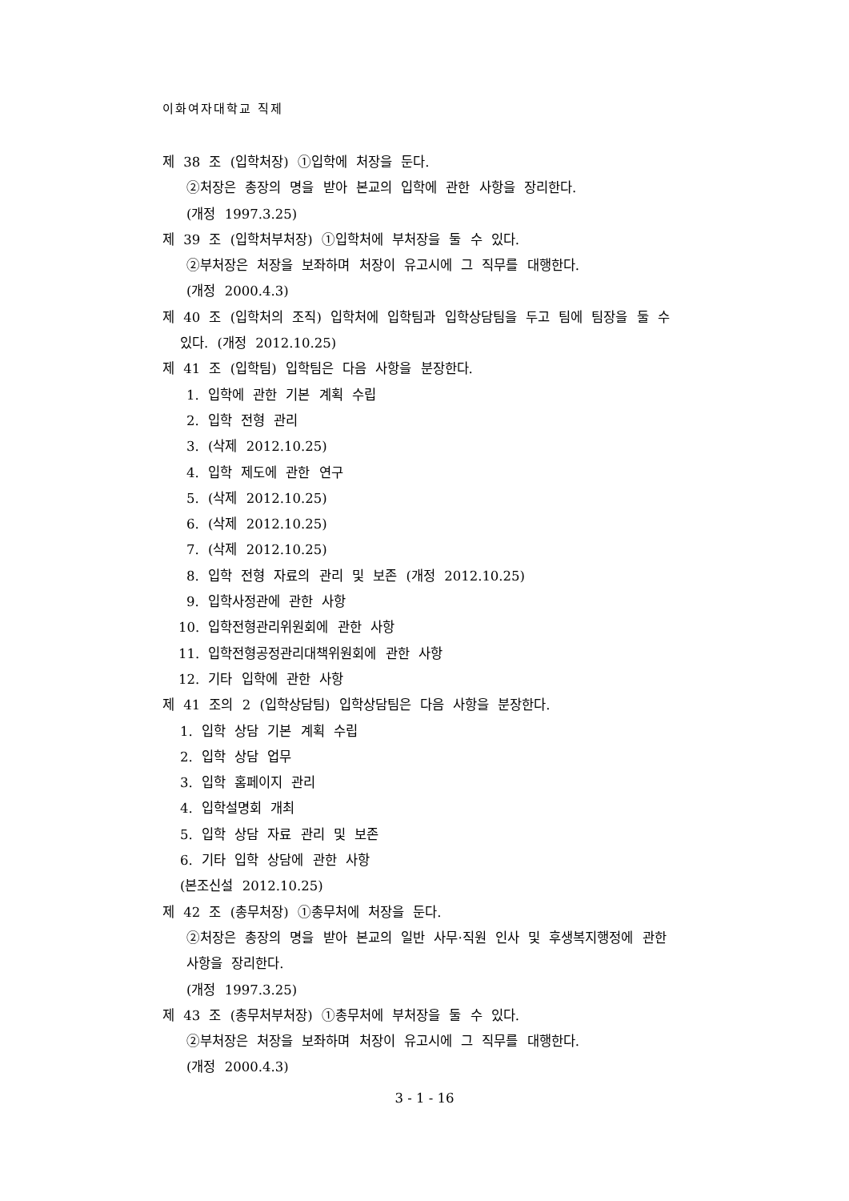이화여자대학교 직제
제 38 조 (입학처장) ①입학에 처장을 둔다.
②처장은 총장의 명을 받아 본교의 입학에 관한 사항을 장리한다.
(개정 1997.3.25)
제 39 조 (입학처부처장) ①입학처에 부처장을 둘 수 있다.
②부처장은 처장을 보좌하며 처장이 유고시에 그 직무를 대행한다.
(개정 2000.4.3)
제 40 조 (입학처의 조직) 입학처에 입학팀과 입학상담팀을 두고 팀에 팀장을 둘 수
있다. (개정 2012.10.25)
제 41 조 (입학팀) 입학팀은 다음 사항을 분장한다.
1. 입학에 관한 기본 계획 수립
2. 입학 전형 관리
3. (삭제 2012.10.25)
4. 입학 제도에 관한 연구
5. (삭제 2012.10.25)
6. (삭제 2012.10.25)
7. (삭제 2012.10.25)
8. 입학 전형 자료의 관리 및 보존 (개정 2012.10.25)
9. 입학사정관에 관한 사항
10. 입학전형관리위원회에 관한 사항
11. 입학전형공정관리대책위원회에 관한 사항
12. 기타 입학에 관한 사항
제 41 조의 2 (입학상담팀) 입학상담팀은 다음 사항을 분장한다.
1. 입학 상담 기본 계획 수립
2. 입학 상담 업무
3. 입학 홈페이지 관리
4. 입학설명회 개최
5. 입학 상담 자료 관리 및 보존
6. 기타 입학 상담에 관한 사항
(본조신설 2012.10.25)
제 42 조 (총무처장) ①총무처에 처장을 둔다.
②처장은 총장의 명을 받아 본교의 일반 사무·직원 인사 및 후생복지행정에 관한
사항을 장리한다.
(개정 1997.3.25)
제 43 조 (총무처부처장) ①총무처에 부처장을 둘 수 있다.
②부처장은 처장을 보좌하며 처장이 유고시에 그 직무를 대행한다.
(개정 2000.4.3)
3 - 1 - 16